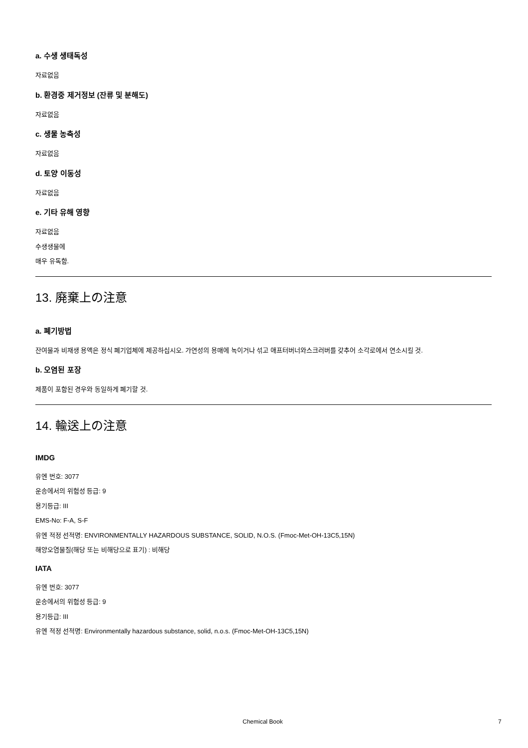a. 수생 생태독성
자료없음
b. 환경중 제거정보 (잔류 및 분해도)
자료없음
c. 생물 농축성
자료없음
d. 토양 이동성
자료없음
e. 기타 유해 영향
자료없음
수생생물에
매우 유독함.
13. 廃棄上の注意
a. 폐기방법
잔여물과 비재생 용액은 정식 폐기업체에 제공하십시오. 가연성의 용매에 녹이거나 섞고 애프터버너와스크러버를 갖추어 소각로에서 연소시킬 것.
b. 오염된 포장
제품이 포함된 경우와 동일하게 폐기할 것.
14. 輸送上の注意
IMDG
유엔 번호: 3077
운송에서의 위험성 등급: 9
용기등급: III
EMS-No: F-A, S-F
유엔 적정 선적명: ENVIRONMENTALLY HAZARDOUS SUBSTANCE, SOLID, N.O.S. (Fmoc-Met-OH-13C5,15N)
해양오염물질(해당 또는 비해당으로 표기) : 비해당
IATA
유엔 번호: 3077
운송에서의 위험성 등급: 9
용기등급: III
유엔 적정 선적명: Environmentally hazardous substance, solid, n.o.s. (Fmoc-Met-OH-13C5,15N)
Chemical Book 7